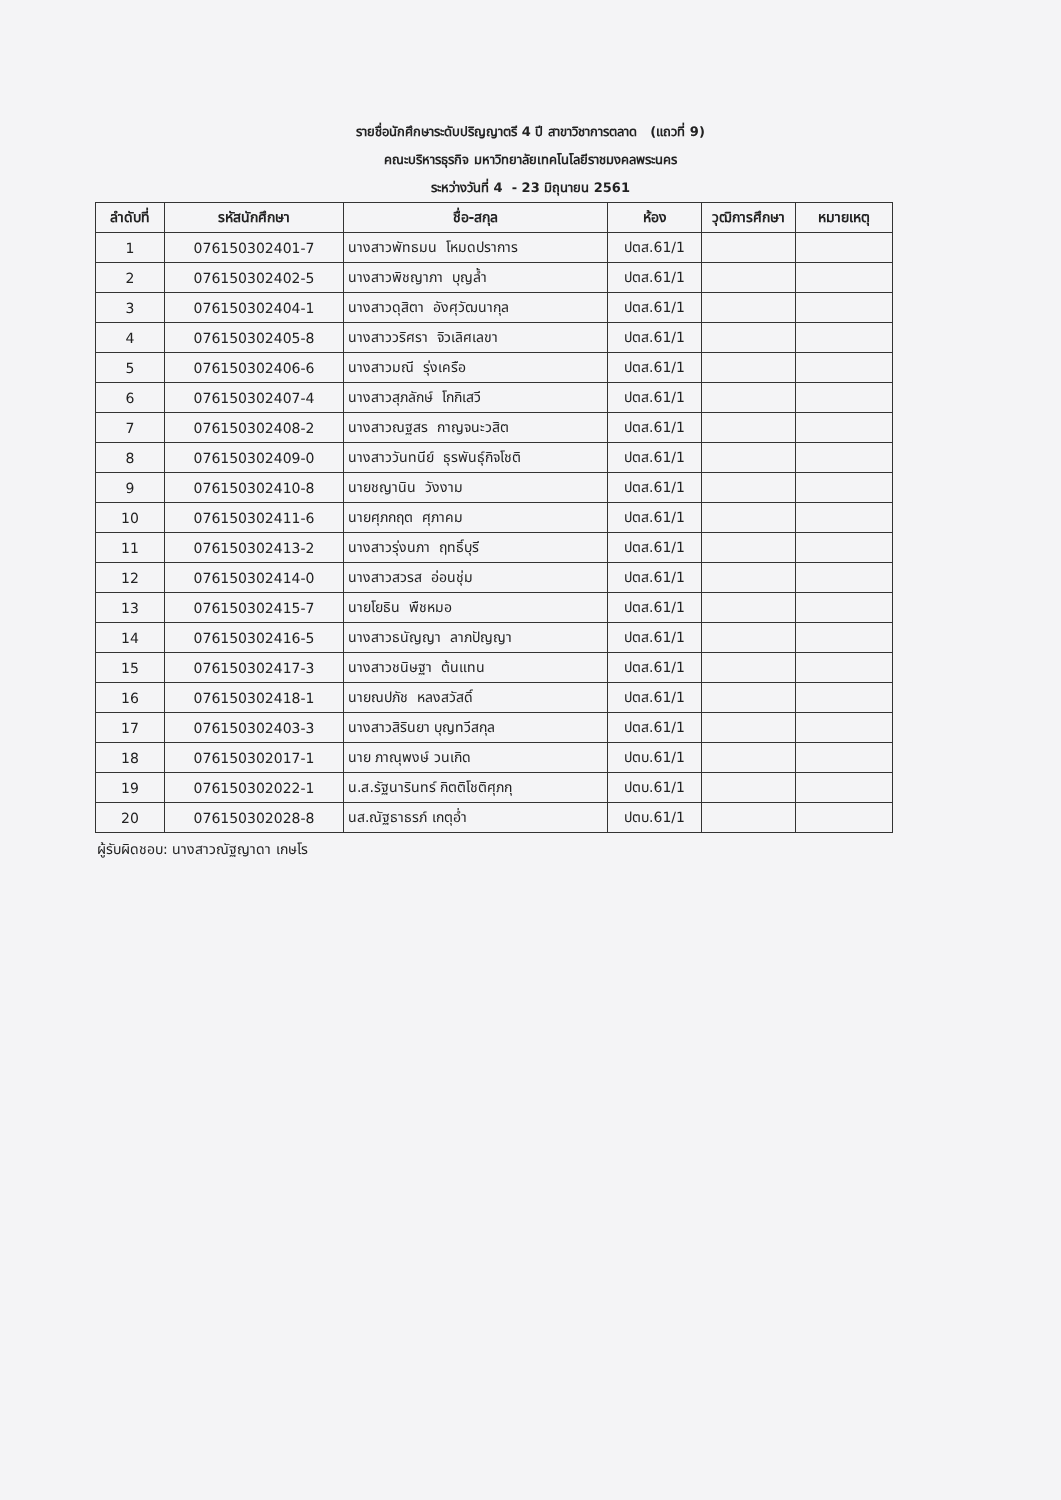รายชื่อนักศึกษาระดับปริญญาตรี 4 ปี สาขาวิชาการตลาด (แถวที่ 9)
คณะบริหารธุรกิจ มหาวิทยาลัยเทคโนโลยีราชมงคลพระนคร
ระหว่างวันที่ 4 - 23 มิถุนายน 2561
| ลำดับที่ | รหัสนักศึกษา | ชื่อ-สกุล | ห้อง | วุฒิการศึกษา | หมายเหตุ |
| --- | --- | --- | --- | --- | --- |
| 1 | 076150302401-7 | นางสาวพัทธมน โหมดปราการ | ปตส.61/1 | | |
| 2 | 076150302402-5 | นางสาวพิชญาภา บุญล้ำ | ปตส.61/1 | | |
| 3 | 076150302404-1 | นางสาวดุสิตา อังศุวัฒนากุล | ปตส.61/1 | | |
| 4 | 076150302405-8 | นางสาววริศรา จิวเลิศเลขา | ปตส.61/1 | | |
| 5 | 076150302406-6 | นางสาวมณี รุ่งเครือ | ปตส.61/1 | | |
| 6 | 076150302407-4 | นางสาวสุภลักษ์ โกกิเสวี | ปตส.61/1 | | |
| 7 | 076150302408-2 | นางสาวณฐสร กาญจนะวสิต | ปตส.61/1 | | |
| 8 | 076150302409-0 | นางสาววันทนีย์ ธุรพันธุ์กิจโชติ | ปตส.61/1 | | |
| 9 | 076150302410-8 | นายชญานิน วังงาม | ปตส.61/1 | | |
| 10 | 076150302411-6 | นายศุภกฤต ศุภาคม | ปตส.61/1 | | |
| 11 | 076150302413-2 | นางสาวรุ่งนภา ฤทธิ์บุรี | ปตส.61/1 | | |
| 12 | 076150302414-0 | นางสาวสวรส อ่อนชุ่ม | ปตส.61/1 | | |
| 13 | 076150302415-7 | นายโยธิน พืชหมอ | ปตส.61/1 | | |
| 14 | 076150302416-5 | นางสาวธนัญญา ลาภปัญญา | ปตส.61/1 | | |
| 15 | 076150302417-3 | นางสาวชนิษฐา ต้นแทน | ปตส.61/1 | | |
| 16 | 076150302418-1 | นายณปภัช หลงสวัสดิ์ | ปตส.61/1 | | |
| 17 | 076150302403-3 | นางสาวสิรินยา บุญทวีสกุล | ปตส.61/1 | | |
| 18 | 076150302017-1 | นาย ภาณุพงษ์ วนเกิด | ปตบ.61/1 | | |
| 19 | 076150302022-1 | น.ส.รัฐนารินทร์ กิตติโชติศุภกุ | ปตบ.61/1 | | |
| 20 | 076150302028-8 | นส.ณัฐธาธรภ์ เกตุอ่ำ | ปตบ.61/1 | | |
ผู้รับผิดชอบ: นางสาวณัฐญาดา เกษโร